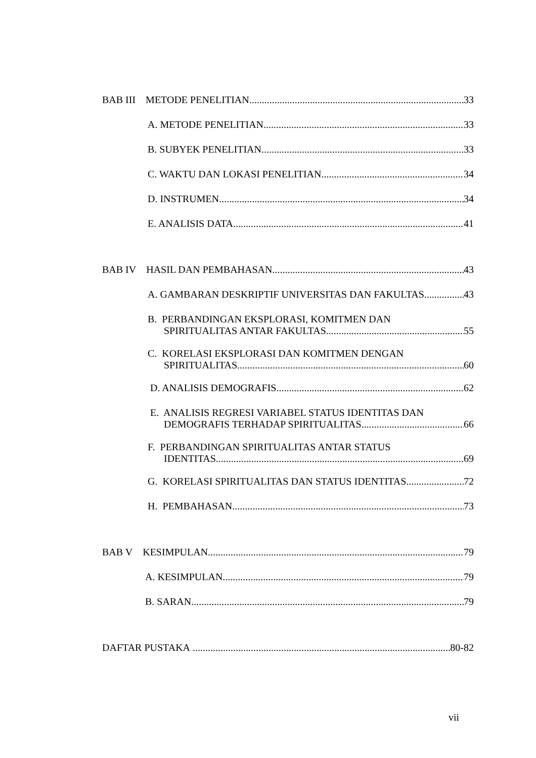BAB III METODE PENELITIAN 33
A. METODE PENELITIAN 33
B. SUBYEK PENELITIAN 33
C. WAKTU DAN LOKASI PENELITIAN 34
D. INSTRUMEN 34
E. ANALISIS DATA 41
BAB IV HASIL DAN PEMBAHASAN 43
A. GAMBARAN DESKRIPTIF UNIVERSITAS DAN FAKULTAS 43
B. PERBANDINGAN EKSPLORASI, KOMITMEN DAN
SPIRITUALITAS ANTAR FAKULTAS 55
C. KORELASI EKSPLORASI DAN KOMITMEN DENGAN
SPIRITUALITAS 60
D. ANALISIS DEMOGRAFIS 62
E. ANALISIS REGRESI VARIABEL STATUS IDENTITAS DAN
DEMOGRAFIS TERHADAP SPIRITUALITAS 66
F. PERBANDINGAN SPIRITUALITAS ANTAR STATUS
IDENTITAS 69
G. KORELASI SPIRITUALITAS DAN STATUS IDENTITAS 72
H. PEMBAHASAN 73
BAB V KESIMPULAN 79
A. KESIMPULAN 79
B. SARAN 79
DAFTAR PUSTAKA 80-82
vii